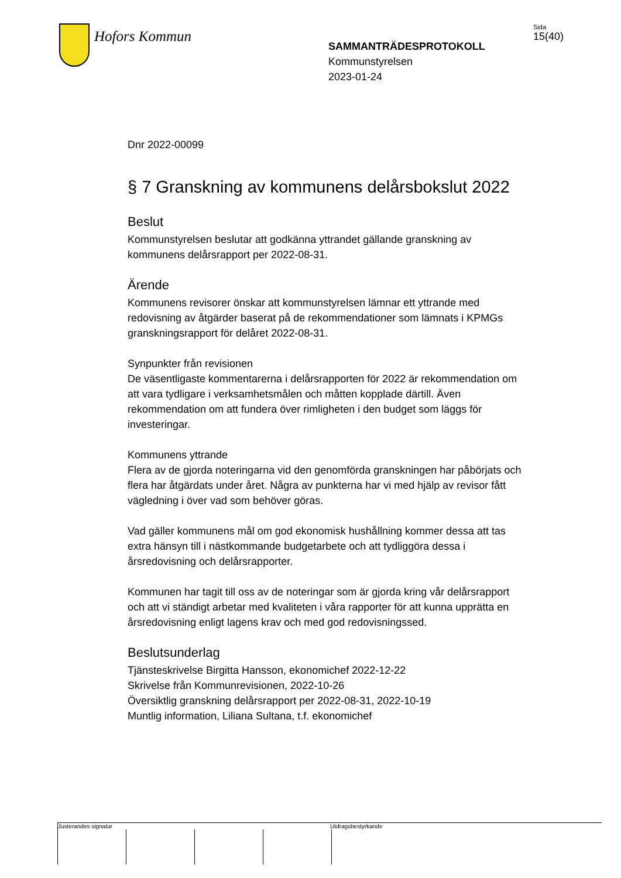Hofors Kommun
SAMMANTRÄDESPROTOKOLL
Kommunstyrelsen
2023-01-24
Sida
15(40)
Dnr 2022-00099
§ 7 Granskning av kommunens delårsbokslut 2022
Beslut
Kommunstyrelsen beslutar att godkänna yttrandet gällande granskning av kommunens delårsrapport per 2022-08-31.
Ärende
Kommunens revisorer önskar att kommunstyrelsen lämnar ett yttrande med redovisning av åtgärder baserat på de rekommendationer som lämnats i KPMGs granskningsrapport för delåret 2022-08-31.
Synpunkter från revisionen
De väsentligaste kommentarerna i delårsrapporten för 2022 är rekommendation om att vara tydligare i verksamhetsmålen och måtten kopplade därtill. Även rekommendation om att fundera över rimligheten i den budget som läggs för investeringar.
Kommunens yttrande
Flera av de gjorda noteringarna vid den genomförda granskningen har påbörjats och flera har åtgärdats under året. Några av punkterna har vi med hjälp av revisor fått vägledning i över vad som behöver göras.
Vad gäller kommunens mål om god ekonomisk hushållning kommer dessa att tas extra hänsyn till i nästkommande budgetarbete och att tydliggöra dessa i årsredovisning och delårsrapporter.
Kommunen har tagit till oss av de noteringar som är gjorda kring vår delårsrapport och att vi ständigt arbetar med kvaliteten i våra rapporter för att kunna upprätta en årsredovisning enligt lagens krav och med god redovisningssed.
Beslutsunderlag
Tjänsteskrivelse Birgitta Hansson, ekonomichef 2022-12-22
Skrivelse från Kommunrevisionen, 2022-10-26
Översiktlig granskning delårsrapport per 2022-08-31, 2022-10-19
Muntlig information, Liliana Sultana, t.f. ekonomichef
Justerandes signatur Utdragsbestyrkande